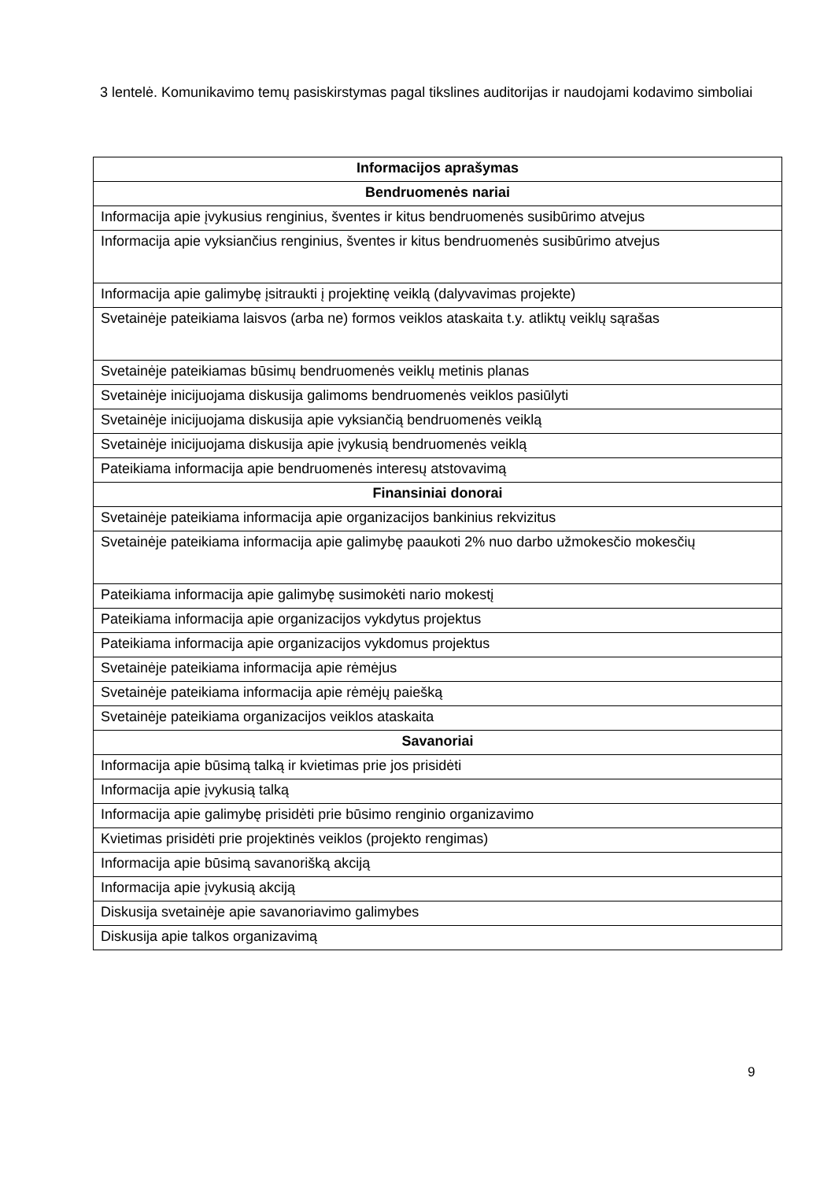3 lentelė. Komunikavimo temų pasiskirstymas pagal tikslines auditorijas ir naudojami kodavimo simboliai
| Informacijos aprašymas |
| --- |
| Bendruomenės nariai |
| Informacija apie įvykusius renginius, šventes ir kitus bendruomenės susibūrimo atvejus |
| Informacija apie vyksiančius renginius, šventes ir kitus bendruomenės susibūrimo atvejus |
| Informacija apie galimybę įsitraukti į projektinę veiklą (dalyvavimas projekte) |
| Svetainėje pateikiama laisvos (arba ne) formos veiklos ataskaita t.y. atliktų veiklų sąrašas |
| Svetainėje pateikiamas būsimų bendruomenės veiklų metinis planas |
| Svetainėje inicijuojama diskusija galimoms bendruomenės veiklos pasiūlyti |
| Svetainėje inicijuojama diskusija apie vyksiančią bendruomenės veiklą |
| Svetainėje inicijuojama diskusija apie įvykusią bendruomenės veiklą |
| Pateikiama informacija apie bendruomenės interesų atstovavimą |
| Finansiniai donorai |
| Svetainėje pateikiama informacija apie organizacijos bankinius rekvizitus |
| Svetainėje pateikiama informacija apie galimybę paaukoti 2% nuo darbo užmokesčio mokesčių |
| Pateikiama informacija apie galimybę susimokėti nario mokestį |
| Pateikiama informacija apie organizacijos vykdytus projektus |
| Pateikiama informacija apie organizacijos vykdomus projektus |
| Svetainėje pateikiama informacija apie rėmėjus |
| Svetainėje pateikiama informacija apie rėmėjų paiešką |
| Svetainėje pateikiama organizacijos veiklos ataskaita |
| Savanoriai |
| Informacija apie būsimą talką ir kvietimas prie jos prisidėti |
| Informacija apie įvykusią talką |
| Informacija apie galimybę prisidėti prie būsimo renginio organizavimo |
| Kvietimas prisidėti prie projektinės veiklos (projekto rengimas) |
| Informacija apie būsimą savanorišką akciją |
| Informacija apie įvykusią akciją |
| Diskusija svetainėje apie savanoriavimo galimybes |
| Diskusija apie talkos organizavimą |
9